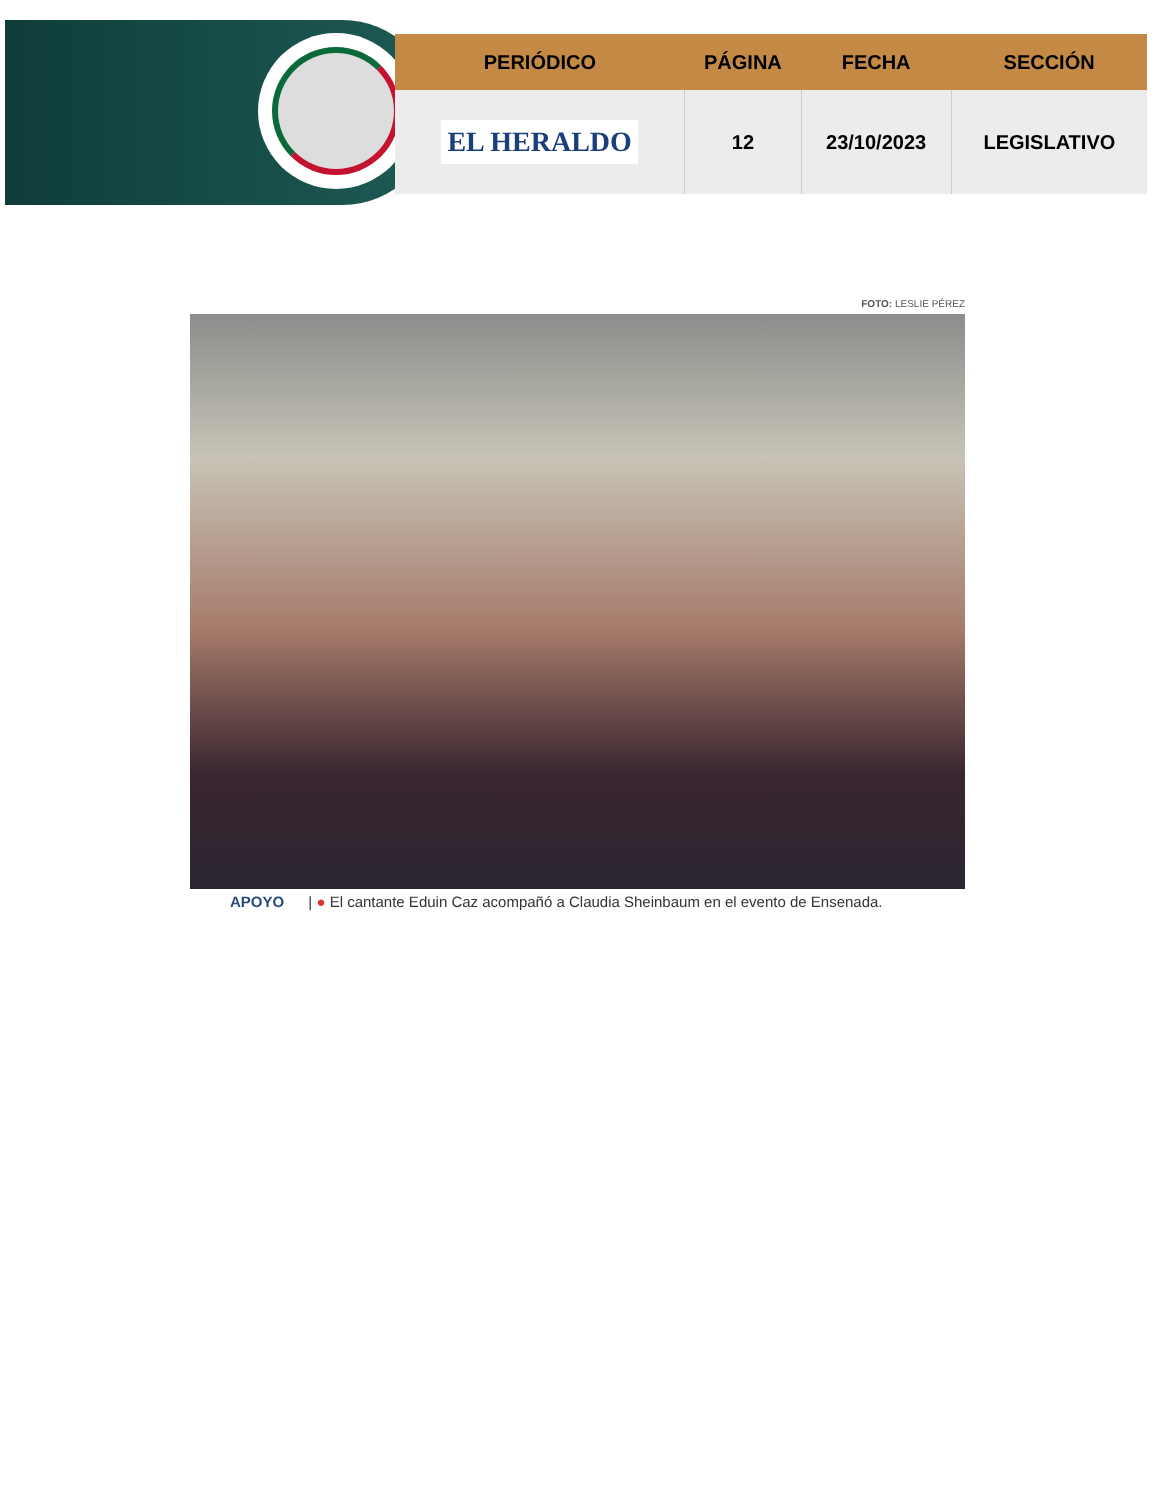| PERIÓDICO | PÁGINA | FECHA | SECCIÓN |
| --- | --- | --- | --- |
| EL HERALDO | 12 | 23/10/2023 | LEGISLATIVO |
FOTO: LESLIE PÉREZ
APOYO | ● El cantante Eduin Caz acompañó a Claudia Sheinbaum en el evento de Ensenada.